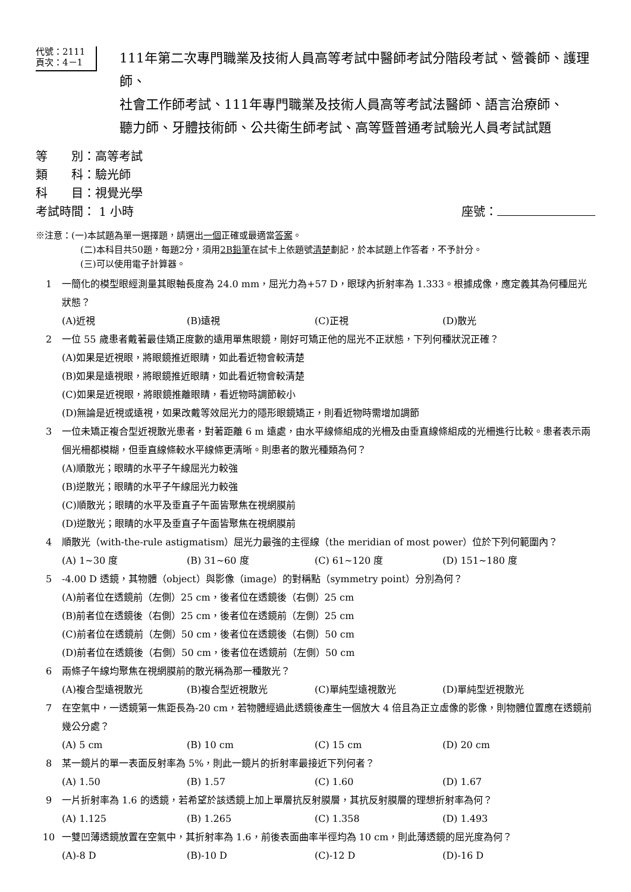代號：2111
頁次：4－1
111年第二次專門職業及技術人員高等考試中醫師考試分階段考試、營養師、護理師、
社會工作師考試、111年專門職業及技術人員高等考試法醫師、語言治療師、
聽力師、牙體技術師、公共衛生師考試、高等暨普通考試驗光人員考試試題
等　　別：高等考試
類　　科：驗光師
科　　目：視覺光學
考試時間： 1 小時 座號：
※注意：(一)本試題為單一選擇題，請選出一個正確或最適當答案。
(二)本科目共50題，每題2分，須用2B鉛筆在試卡上依題號清楚劃記，於本試題上作答者，不予計分。
(三)可以使用電子計算器。
1 一簡化的模型眼經測量其眼軸長度為 24.0 mm，屈光力為+57 D，眼球內折射率為 1.333。根據成像，應定義其為何種屈光狀態？
(A)近視 (B)遠視 (C)正視 (D)散光
2 一位 55 歲患者戴著最佳矯正度數的遠用單焦眼鏡，剛好可矯正他的屈光不正狀態，下列何種狀況正確？
(A)如果是近視眼，將眼鏡推近眼睛，如此看近物會較清楚
(B)如果是遠視眼，將眼鏡推近眼睛，如此看近物會較清楚
(C)如果是近視眼，將眼鏡推離眼睛，看近物時調節較小
(D)無論是近視或遠視，如果改戴等效屈光力的隱形眼鏡矯正，則看近物時需增加調節
3 一位未矯正複合型近視散光患者，對著距離 6 m 遠處，由水平線條組成的光柵及由垂直線條組成的光柵進行比較。患者表示兩個光柵都模糊，但垂直線條較水平線條更清晰。則患者的散光種類為何？
(A)順散光；眼睛的水平子午線屈光力較強
(B)逆散光；眼睛的水平子午線屈光力較強
(C)順散光；眼睛的水平及垂直子午面皆聚焦在視網膜前
(D)逆散光；眼睛的水平及垂直子午面皆聚焦在視網膜前
4 順散光（with-the-rule astigmatism）屈光力最強的主徑線（the meridian of most power）位於下列何範圍內？
(A) 1~30 度 (B) 31~60 度 (C) 61~120 度 (D) 151~180 度
5 -4.00 D 透鏡，其物體（object）與影像（image）的對稱點（symmetry point）分別為何？
(A)前者位在透鏡前（左側）25 cm，後者位在透鏡後（右側）25 cm
(B)前者位在透鏡後（右側）25 cm，後者位在透鏡前（左側）25 cm
(C)前者位在透鏡前（左側）50 cm，後者位在透鏡後（右側）50 cm
(D)前者位在透鏡後（右側）50 cm，後者位在透鏡前（左側）50 cm
6 兩條子午線均聚焦在視網膜前的散光稱為那一種散光？
(A)複合型遠視散光 (B)複合型近視散光 (C)單純型遠視散光 (D)單純型近視散光
7 在空氣中，一透鏡第一焦距長為-20 cm，若物體經過此透鏡後產生一個放大 4 倍且為正立虛像的影像，則物體位置應在透鏡前幾公分處？
(A) 5 cm (B) 10 cm (C) 15 cm (D) 20 cm
8 某一鏡片的單一表面反射率為 5%，則此一鏡片的折射率最接近下列何者？
(A) 1.50 (B) 1.57 (C) 1.60 (D) 1.67
9 一片折射率為 1.6 的透鏡，若希望於該透鏡上加上單層抗反射膜層，其抗反射膜層的理想折射率為何？
(A) 1.125 (B) 1.265 (C) 1.358 (D) 1.493
10 一雙凹薄透鏡放置在空氣中，其折射率為 1.6，前後表面曲率半徑均為 10 cm，則此薄透鏡的屈光度為何？
(A)-8 D (B)-10 D (C)-12 D (D)-16 D